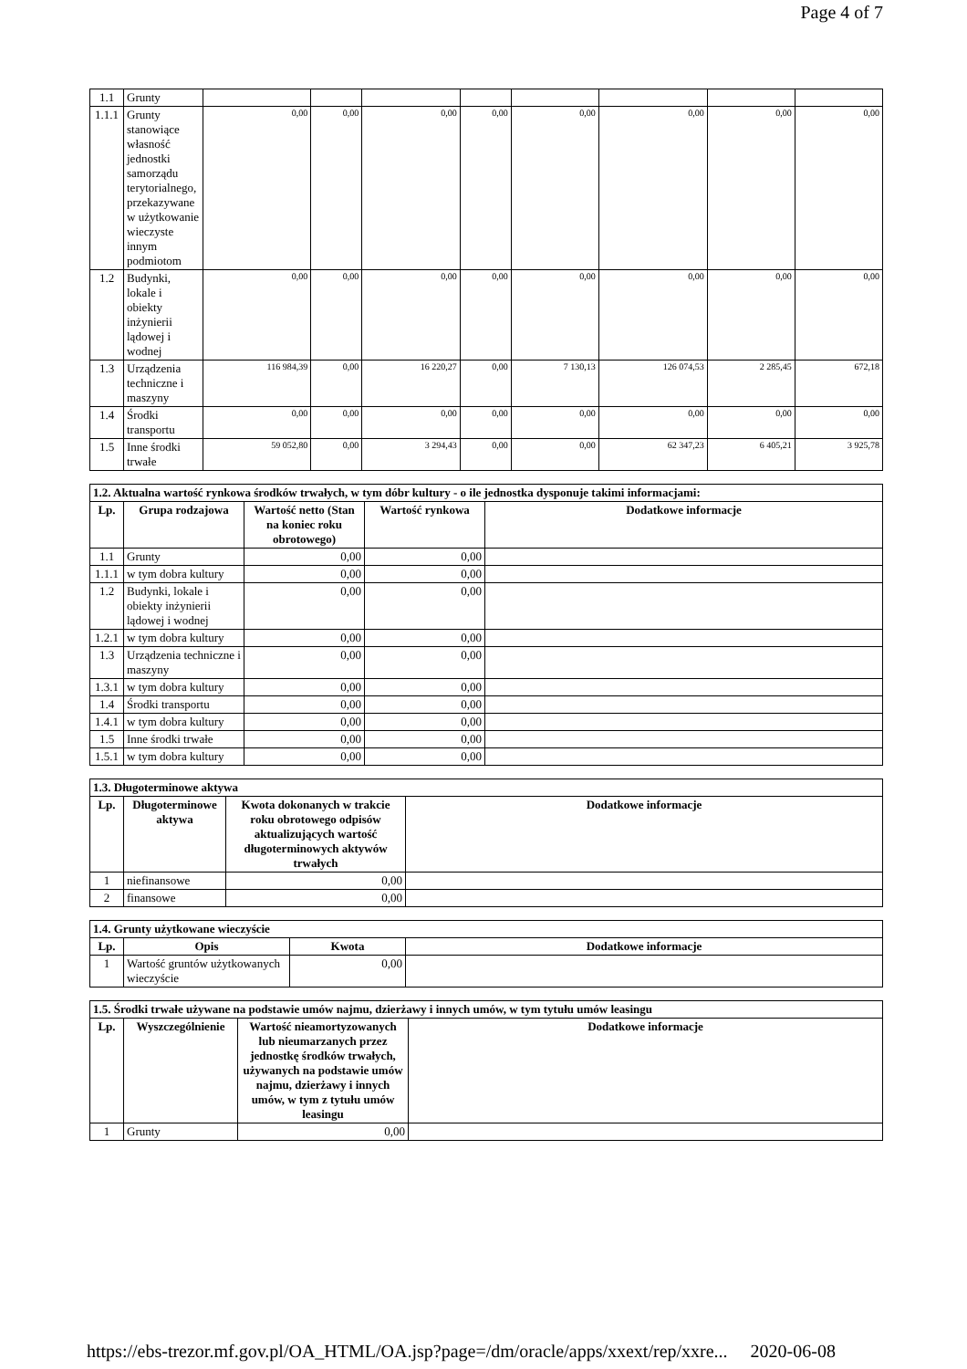Page 4 of 7
| 1.1 | Grunty | | | | | | | | |
| 1.1.1 | Grunty stanowiące własność jednostki samorządu terytorialnego, przekazywane w użytkowanie wieczyste innym podmiotom | 0,00 | 0,00 | 0,00 | 0,00 | 0,00 | 0,00 | 0,00 | 0,00 |
| 1.2 | Budynki, lokale i obiekty inżynierii lądowej i wodnej | 0,00 | 0,00 | 0,00 | 0,00 | 0,00 | 0,00 | 0,00 | 0,00 |
| 1.3 | Urządzenia techniczne i maszyny | 116 984,39 | 0,00 | 16 220,27 | 0,00 | 7 130,13 | 126 074,53 | 2 285,45 | 672,18 |
| 1.4 | Środki transportu | 0,00 | 0,00 | 0,00 | 0,00 | 0,00 | 0,00 | 0,00 | 0,00 |
| 1.5 | Inne środki trwałe | 59 052,80 | 0,00 | 3 294,43 | 0,00 | 0,00 | 62 347,23 | 6 405,21 | 3 925,78 |
| 1.2. Aktualna wartość rynkowa środków trwałych, w tym dóbr kultury - o ile jednostka dysponuje takimi informacjami: | | | | |
| --- | --- | --- | --- | --- |
| Lp. | Grupa rodzajowa | Wartość netto (Stan na koniec roku obrotowego) | Wartość rynkowa | Dodatkowe informacje |
| 1.1 | Grunty | 0,00 | 0,00 | |
| 1.1.1 | w tym dobra kultury | 0,00 | 0,00 | |
| 1.2 | Budynki, lokale i obiekty inżynierii lądowej i wodnej | 0,00 | 0,00 | |
| 1.2.1 | w tym dobra kultury | 0,00 | 0,00 | |
| 1.3 | Urządzenia techniczne i maszyny | 0,00 | 0,00 | |
| 1.3.1 | w tym dobra kultury | 0,00 | 0,00 | |
| 1.4 | Środki transportu | 0,00 | 0,00 | |
| 1.4.1 | w tym dobra kultury | 0,00 | 0,00 | |
| 1.5 | Inne środki trwałe | 0,00 | 0,00 | |
| 1.5.1 | w tym dobra kultury | 0,00 | 0,00 | |
| 1.3. Długoterminowe aktywa | | | |
| --- | --- | --- | --- |
| Lp. | Długoterminowe aktywa | Kwota dokonanych w trakcie roku obrotowego odpisów aktualizujących wartość długoterminowych aktywów trwałych | Dodatkowe informacje |
| 1 | niefinansowe | 0,00 | |
| 2 | finansowe | 0,00 | |
| 1.4. Grunty użytkowane wieczyście | | | |
| --- | --- | --- | --- |
| Lp. | Opis | Kwota | Dodatkowe informacje |
| 1 | Wartość gruntów użytkowanych wieczyście | 0,00 | |
| 1.5. Środki trwałe używane na podstawie umów najmu, dzierżawy i innych umów, w tym tytułu umów leasingu | | | |
| --- | --- | --- | --- |
| Lp. | Wyszczególnienie | Wartość nieamortyzowanych lub nieumarzanych przez jednostkę środków trwałych, używanych na podstawie umów najmu, dzierżawy i innych umów, w tym z tytułu umów leasingu | Dodatkowe informacje |
| 1 | Grunty | 0,00 | |
https://ebs-trezor.mf.gov.pl/OA_HTML/OA.jsp?page=/dm/oracle/apps/xxext/rep/xxre... 2020-06-08